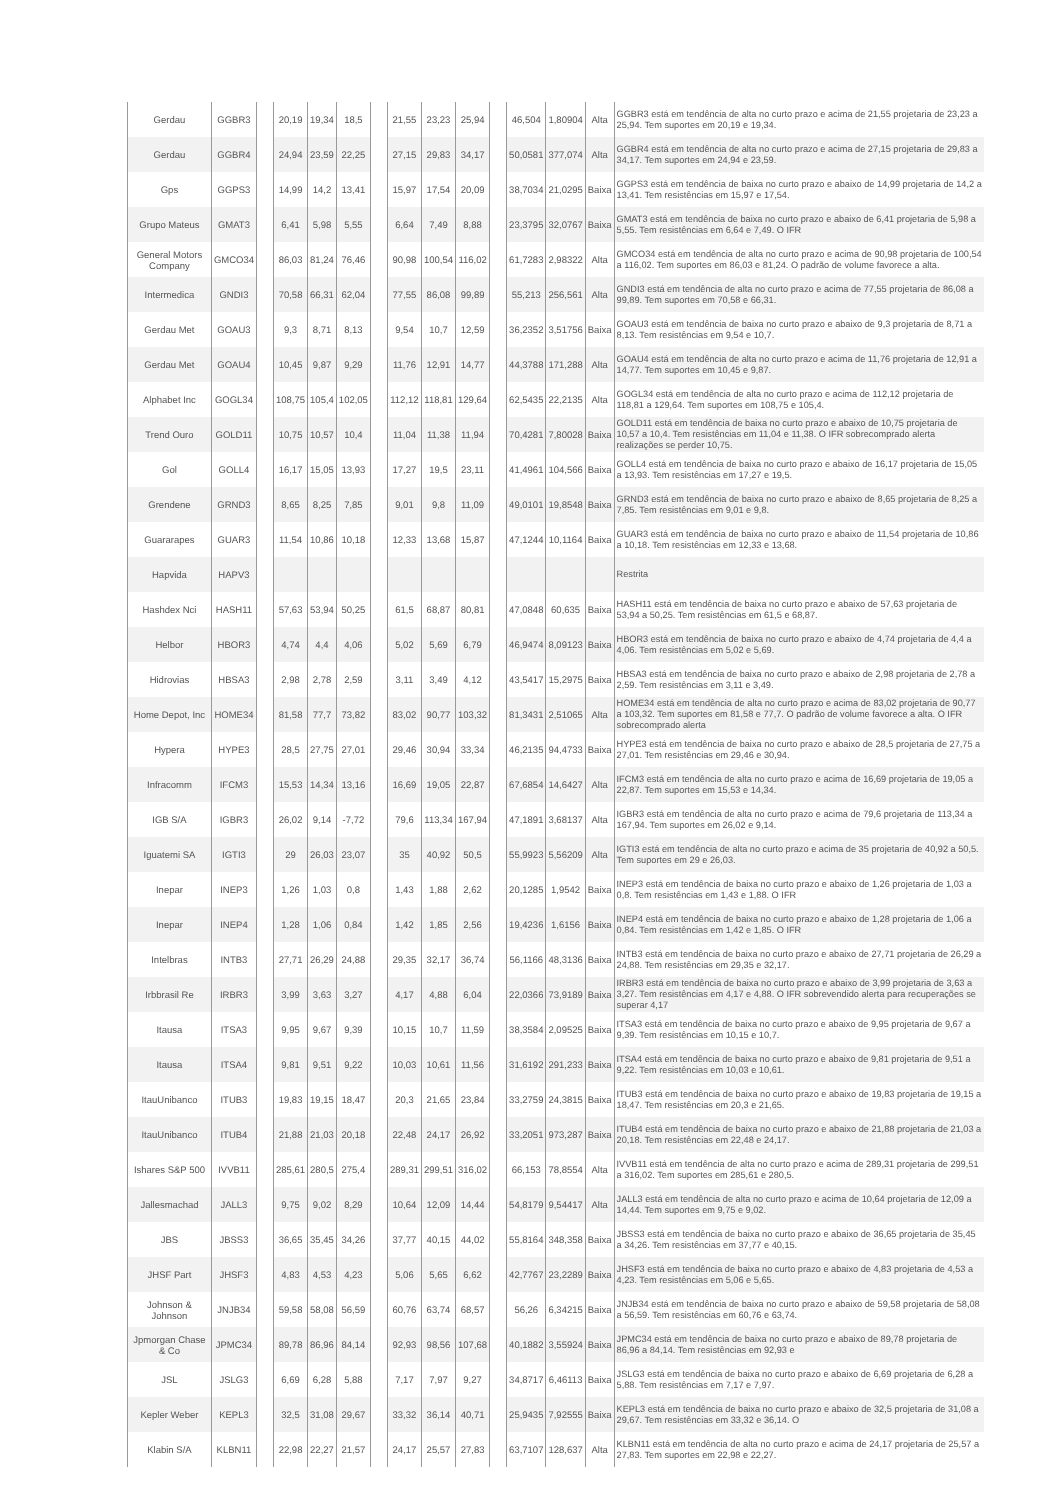| Gerdau | GGBR3 | | 20,19 | 19,34 | 18,5 | | 21,55 | 23,23 | 25,94 | | 46,504 | 1,80904 | Alta | GGBR3 está em tendência de alta no curto prazo e acima de 21,55 projetaria de 23,23 a 25,94. Tem suportes em 20,19 e 19,34. |
| Gerdau | GGBR4 | | 24,94 | 23,59 | 22,25 | | 27,15 | 29,83 | 34,17 | | 50,0581 | 377,074 | Alta | GGBR4 está em tendência de alta no curto prazo e acima de 27,15 projetaria de 29,83 a 34,17. Tem suportes em 24,94 e 23,59. |
| Gps | GGPS3 | | 14,99 | 14,2 | 13,41 | | 15,97 | 17,54 | 20,09 | | 38,7034 | 21,0295 | Baixa | GGPS3 está em tendência de baixa no curto prazo e abaixo de 14,99 projetaria de 14,2 a 13,41. Tem resistências em 15,97 e 17,54. |
| Grupo Mateus | GMAT3 | | 6,41 | 5,98 | 5,55 | | 6,64 | 7,49 | 8,88 | | 23,3795 | 32,0767 | Baixa | GMAT3 está em tendência de baixa no curto prazo e abaixo de 6,41 projetaria de 5,98 a 5,55. Tem resistências em 6,64 e 7,49. O IFR |
| General Motors Company | GMCO34 | | 86,03 | 81,24 | 76,46 | | 90,98 | 100,54 | 116,02 | | 61,7283 | 2,98322 | Alta | GMCO34 está em tendência de alta no curto prazo e acima de 90,98 projetaria de 100,54 a 116,02. Tem suportes em 86,03 e 81,24. O padrão de volume favorece a alta. |
| Intermedica | GNDI3 | | 70,58 | 66,31 | 62,04 | | 77,55 | 86,08 | 99,89 | | 55,213 | 256,561 | Alta | GNDI3 está em tendência de alta no curto prazo e acima de 77,55 projetaria de 86,08 a 99,89. Tem suportes em 70,58 e 66,31. |
| Gerdau Met | GOAU3 | | 9,3 | 8,71 | 8,13 | | 9,54 | 10,7 | 12,59 | | 36,2352 | 3,51756 | Baixa | GOAU3 está em tendência de baixa no curto prazo e abaixo de 9,3 projetaria de 8,71 a 8,13. Tem resistências em 9,54 e 10,7. |
| Gerdau Met | GOAU4 | | 10,45 | 9,87 | 9,29 | | 11,76 | 12,91 | 14,77 | | 44,3788 | 171,288 | Alta | GOAU4 está em tendência de alta no curto prazo e acima de 11,76 projetaria de 12,91 a 14,77. Tem suportes em 10,45 e 9,87. |
| Alphabet Inc | GOGL34 | | 108,75 | 105,4 | 102,05 | | 112,12 | 118,81 | 129,64 | | 62,5435 | 22,2135 | Alta | GOGL34 está em tendência de alta no curto prazo e acima de 112,12 projetaria de 118,81 a 129,64. Tem suportes em 108,75 e 105,4. |
| Trend Ouro | GOLD11 | | 10,75 | 10,57 | 10,4 | | 11,04 | 11,38 | 11,94 | | 70,4281 | 7,80028 | Baixa | GOLD11 está em tendência de baixa no curto prazo e abaixo de 10,75 projetaria de 10,57 a 10,4. Tem resistências em 11,04 e 11,38. O IFR sobrecomprado alerta realizações se perder 10,75. |
| Gol | GOLL4 | | 16,17 | 15,05 | 13,93 | | 17,27 | 19,5 | 23,11 | | 41,4961 | 104,566 | Baixa | GOLL4 está em tendência de baixa no curto prazo e abaixo de 16,17 projetaria de 15,05 a 13,93. Tem resistências em 17,27 e 19,5. |
| Grendene | GRND3 | | 8,65 | 8,25 | 7,85 | | 9,01 | 9,8 | 11,09 | | 49,0101 | 19,8548 | Baixa | GRND3 está em tendência de baixa no curto prazo e abaixo de 8,65 projetaria de 8,25 a 7,85. Tem resistências em 9,01 e 9,8. |
| Guararapes | GUAR3 | | 11,54 | 10,86 | 10,18 | | 12,33 | 13,68 | 15,87 | | 47,1244 | 10,1164 | Baixa | GUAR3 está em tendência de baixa no curto prazo e abaixo de 11,54 projetaria de 10,86 a 10,18. Tem resistências em 12,33 e 13,68. |
| Hapvida | HAPV3 | | | | | | | | | | | | | Restrita |
| Hashdex Nci | HASH11 | | 57,63 | 53,94 | 50,25 | | 61,5 | 68,87 | 80,81 | | 47,0848 | 60,635 | Baixa | HASH11 está em tendência de baixa no curto prazo e abaixo de 57,63 projetaria de 53,94 a 50,25. Tem resistências em 61,5 e 68,87. |
| Helbor | HBOR3 | | 4,74 | 4,4 | 4,06 | | 5,02 | 5,69 | 6,79 | | 46,9474 | 8,09123 | Baixa | HBOR3 está em tendência de baixa no curto prazo e abaixo de 4,74 projetaria de 4,4 a 4,06. Tem resistências em 5,02 e 5,69. |
| Hidrovias | HBSA3 | | 2,98 | 2,78 | 2,59 | | 3,11 | 3,49 | 4,12 | | 43,5417 | 15,2975 | Baixa | HBSA3 está em tendência de baixa no curto prazo e abaixo de 2,98 projetaria de 2,78 a 2,59. Tem resistências em 3,11 e 3,49. |
| Home Depot, Inc | HOME34 | | 81,58 | 77,7 | 73,82 | | 83,02 | 90,77 | 103,32 | | 81,3431 | 2,51065 | Alta | HOME34 está em tendência de alta no curto prazo e acima de 83,02 projetaria de 90,77 a 103,32. Tem suportes em 81,58 e 77,7. O padrão de volume favorece a alta. O IFR sobrecomprado alerta |
| Hypera | HYPE3 | | 28,5 | 27,75 | 27,01 | | 29,46 | 30,94 | 33,34 | | 46,2135 | 94,4733 | Baixa | HYPE3 está em tendência de baixa no curto prazo e abaixo de 28,5 projetaria de 27,75 a 27,01. Tem resistências em 29,46 e 30,94. |
| Infracomm | IFCM3 | | 15,53 | 14,34 | 13,16 | | 16,69 | 19,05 | 22,87 | | 67,6854 | 14,6427 | Alta | IFCM3 está em tendência de alta no curto prazo e acima de 16,69 projetaria de 19,05 a 22,87. Tem suportes em 15,53 e 14,34. |
| IGB S/A | IGBR3 | | 26,02 | 9,14 | -7,72 | | 79,6 | 113,34 | 167,94 | | 47,1891 | 3,68137 | Alta | IGBR3 está em tendência de alta no curto prazo e acima de 79,6 projetaria de 113,34 a 167,94. Tem suportes em 26,02 e 9,14. |
| Iguatemi SA | IGTI3 | | 29 | 26,03 | 23,07 | | 35 | 40,92 | 50,5 | | 55,9923 | 5,56209 | Alta | IGTI3 está em tendência de alta no curto prazo e acima de 35 projetaria de 40,92 a 50,5. Tem suportes em 29 e 26,03. |
| Inepar | INEP3 | | 1,26 | 1,03 | 0,8 | | 1,43 | 1,88 | 2,62 | | 20,1285 | 1,9542 | Baixa | INEP3 está em tendência de baixa no curto prazo e abaixo de 1,26 projetaria de 1,03 a 0,8. Tem resistências em 1,43 e 1,88. O IFR |
| Inepar | INEP4 | | 1,28 | 1,06 | 0,84 | | 1,42 | 1,85 | 2,56 | | 19,4236 | 1,6156 | Baixa | INEP4 está em tendência de baixa no curto prazo e abaixo de 1,28 projetaria de 1,06 a 0,84. Tem resistências em 1,42 e 1,85. O IFR |
| Intelbras | INTB3 | | 27,71 | 26,29 | 24,88 | | 29,35 | 32,17 | 36,74 | | 56,1166 | 48,3136 | Baixa | INTB3 está em tendência de baixa no curto prazo e abaixo de 27,71 projetaria de 26,29 a 24,88. Tem resistências em 29,35 e 32,17. |
| Irbbrasil Re | IRBR3 | | 3,99 | 3,63 | 3,27 | | 4,17 | 4,88 | 6,04 | | 22,0366 | 73,9189 | Baixa | IRBR3 está em tendência de baixa no curto prazo e abaixo de 3,99 projetaria de 3,63 a 3,27. Tem resistências em 4,17 e 4,88. O IFR sobrevendido alerta para recuperações se superar 4,17 |
| Itausa | ITSA3 | | 9,95 | 9,67 | 9,39 | | 10,15 | 10,7 | 11,59 | | 38,3584 | 2,09525 | Baixa | ITSA3 está em tendência de baixa no curto prazo e abaixo de 9,95 projetaria de 9,67 a 9,39. Tem resistências em 10,15 e 10,7. |
| Itausa | ITSA4 | | 9,81 | 9,51 | 9,22 | | 10,03 | 10,61 | 11,56 | | 31,6192 | 291,233 | Baixa | ITSA4 está em tendência de baixa no curto prazo e abaixo de 9,81 projetaria de 9,51 a 9,22. Tem resistências em 10,03 e 10,61. |
| ItauUnibanco | ITUB3 | | 19,83 | 19,15 | 18,47 | | 20,3 | 21,65 | 23,84 | | 33,2759 | 24,3815 | Baixa | ITUB3 está em tendência de baixa no curto prazo e abaixo de 19,83 projetaria de 19,15 a 18,47. Tem resistências em 20,3 e 21,65. |
| ItauUnibanco | ITUB4 | | 21,88 | 21,03 | 20,18 | | 22,48 | 24,17 | 26,92 | | 33,2051 | 973,287 | Baixa | ITUB4 está em tendência de baixa no curto prazo e abaixo de 21,88 projetaria de 21,03 a 20,18. Tem resistências em 22,48 e 24,17. |
| Ishares S&P 500 | IVVB11 | | 285,61 | 280,5 | 275,4 | | 289,31 | 299,51 | 316,02 | | 66,153 | 78,8554 | Alta | IVVB11 está em tendência de alta no curto prazo e acima de 289,31 projetaria de 299,51 a 316,02. Tem suportes em 285,61 e 280,5. |
| Jallesmachad | JALL3 | | 9,75 | 9,02 | 8,29 | | 10,64 | 12,09 | 14,44 | | 54,8179 | 9,54417 | Alta | JALL3 está em tendência de alta no curto prazo e acima de 10,64 projetaria de 12,09 a 14,44. Tem suportes em 9,75 e 9,02. |
| JBS | JBSS3 | | 36,65 | 35,45 | 34,26 | | 37,77 | 40,15 | 44,02 | | 55,8164 | 348,358 | Baixa | JBSS3 está em tendência de baixa no curto prazo e abaixo de 36,65 projetaria de 35,45 a 34,26. Tem resistências em 37,77 e 40,15. |
| JHSF Part | JHSF3 | | 4,83 | 4,53 | 4,23 | | 5,06 | 5,65 | 6,62 | | 42,7767 | 23,2289 | Baixa | JHSF3 está em tendência de baixa no curto prazo e abaixo de 4,83 projetaria de 4,53 a 4,23. Tem resistências em 5,06 e 5,65. |
| Johnson & Johnson | JNJB34 | | 59,58 | 58,08 | 56,59 | | 60,76 | 63,74 | 68,57 | | 56,26 | 6,34215 | Baixa | JNJB34 está em tendência de baixa no curto prazo e abaixo de 59,58 projetaria de 58,08 a 56,59. Tem resistências em 60,76 e 63,74. |
| Jpmorgan Chase & Co | JPMC34 | | 89,78 | 86,96 | 84,14 | | 92,93 | 98,56 | 107,68 | | 40,1882 | 3,55924 | Baixa | JPMC34 está em tendência de baixa no curto prazo e abaixo de 89,78 projetaria de 86,96 a 84,14. Tem resistências em 92,93 e |
| JSL | JSLG3 | | 6,69 | 6,28 | 5,88 | | 7,17 | 7,97 | 9,27 | | 34,8717 | 6,46113 | Baixa | JSLG3 está em tendência de baixa no curto prazo e abaixo de 6,69 projetaria de 6,28 a 5,88. Tem resistências em 7,17 e 7,97. |
| Kepler Weber | KEPL3 | | 32,5 | 31,08 | 29,67 | | 33,32 | 36,14 | 40,71 | | 25,9435 | 7,92555 | Baixa | KEPL3 está em tendência de baixa no curto prazo e abaixo de 32,5 projetaria de 31,08 a 29,67. Tem resistências em 33,32 e 36,14. O |
| Klabin S/A | KLBN11 | | 22,98 | 22,27 | 21,57 | | 24,17 | 25,57 | 27,83 | | 63,7107 | 128,637 | Alta | KLBN11 está em tendência de alta no curto prazo e acima de 24,17 projetaria de 25,57 a 27,83. Tem suportes em 22,98 e 22,27. |